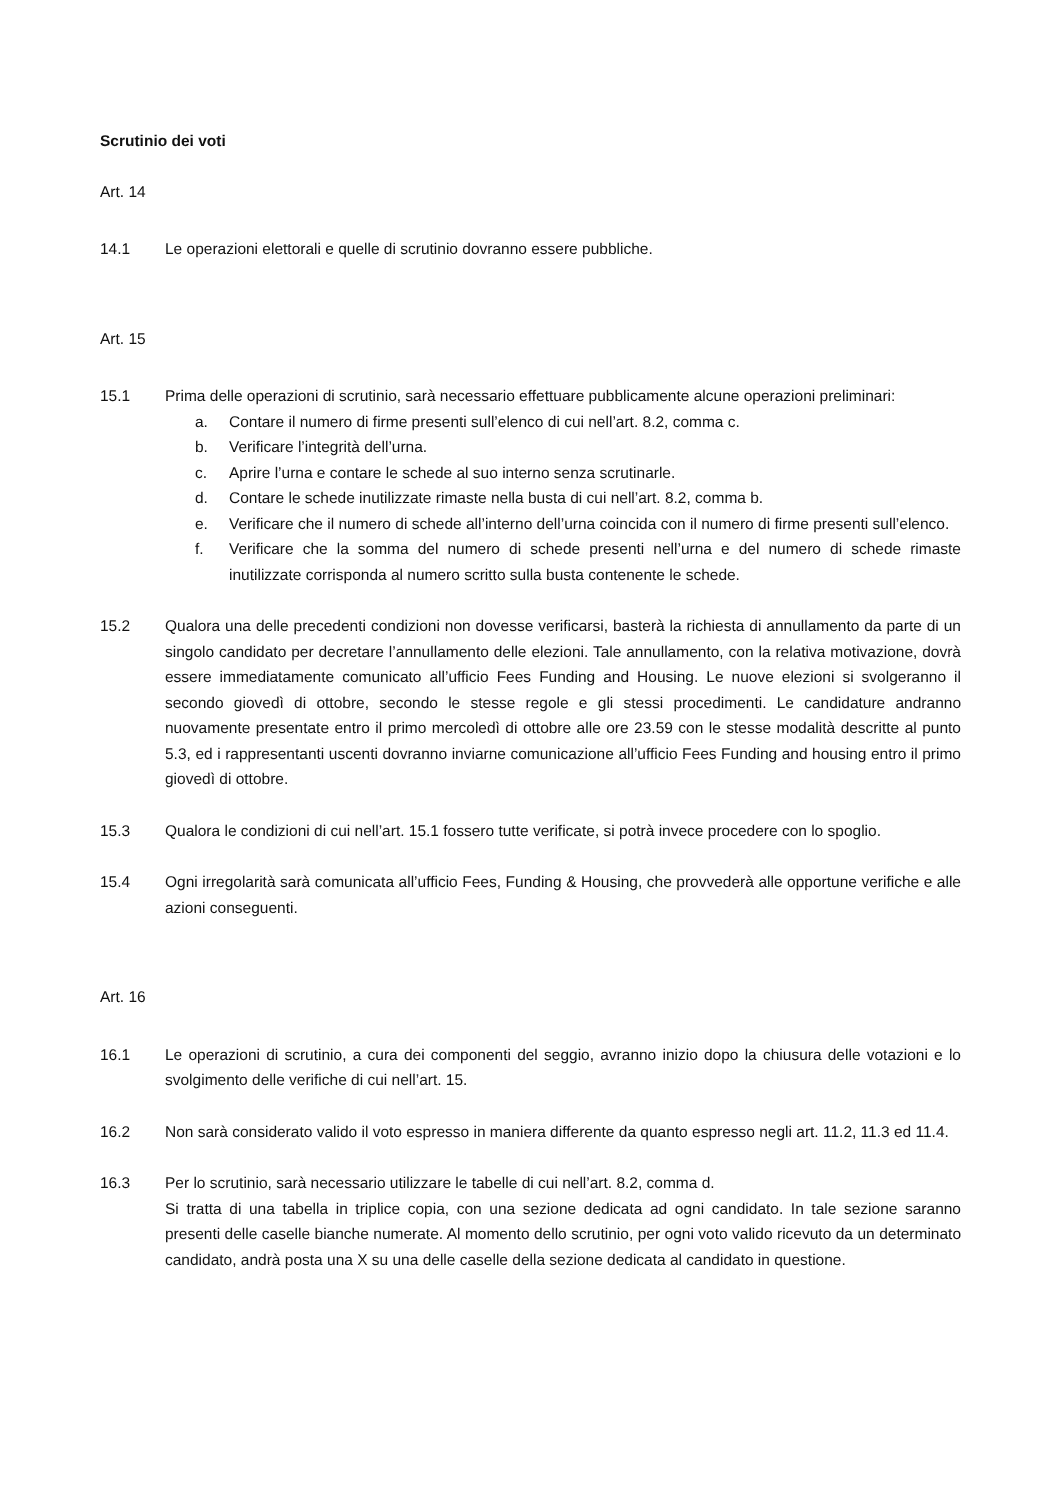Scrutinio dei voti
Art. 14
14.1 Le operazioni elettorali e quelle di scrutinio dovranno essere pubbliche.
Art. 15
15.1 Prima delle operazioni di scrutinio, sarà necessario effettuare pubblicamente alcune operazioni preliminari:
a. Contare il numero di firme presenti sull’elenco di cui nell’art. 8.2, comma c.
b. Verificare l’integrità dell’urna.
c. Aprire l’urna e contare le schede al suo interno senza scrutinarle.
d. Contare le schede inutilizzate rimaste nella busta di cui nell’art. 8.2, comma b.
e. Verificare che il numero di schede all’interno dell’urna coincida con il numero di firme presenti sull’elenco.
f. Verificare che la somma del numero di schede presenti nell’urna e del numero di schede rimaste inutilizzate corrisponda al numero scritto sulla busta contenente le schede.
15.2 Qualora una delle precedenti condizioni non dovesse verificarsi, basterà la richiesta di annullamento da parte di un singolo candidato per decretare l’annullamento delle elezioni. Tale annullamento, con la relativa motivazione, dovrà essere immediatamente comunicato all’ufficio Fees Funding and Housing. Le nuove elezioni si svolgeranno il secondo giovedì di ottobre, secondo le stesse regole e gli stessi procedimenti. Le candidature andranno nuovamente presentate entro il primo mercoledì di ottobre alle ore 23.59 con le stesse modalità descritte al punto 5.3, ed i rappresentanti uscenti dovranno inviarne comunicazione all’ufficio Fees Funding and housing entro il primo giovedì di ottobre.
15.3 Qualora le condizioni di cui nell’art. 15.1 fossero tutte verificate, si potrà invece procedere con lo spoglio.
15.4 Ogni irregolarità sarà comunicata all’ufficio Fees, Funding & Housing, che provvederà alle opportune verifiche e alle azioni conseguenti.
Art. 16
16.1 Le operazioni di scrutinio, a cura dei componenti del seggio, avranno inizio dopo la chiusura delle votazioni e lo svolgimento delle verifiche di cui nell’art. 15.
16.2 Non sarà considerato valido il voto espresso in maniera differente da quanto espresso negli art. 11.2, 11.3 ed 11.4.
16.3 Per lo scrutinio, sarà necessario utilizzare le tabelle di cui nell’art. 8.2, comma d.
Si tratta di una tabella in triplice copia, con una sezione dedicata ad ogni candidato. In tale sezione saranno presenti delle caselle bianche numerate. Al momento dello scrutinio, per ogni voto valido ricevuto da un determinato candidato, andrà posta una X su una delle caselle della sezione dedicata al candidato in questione.